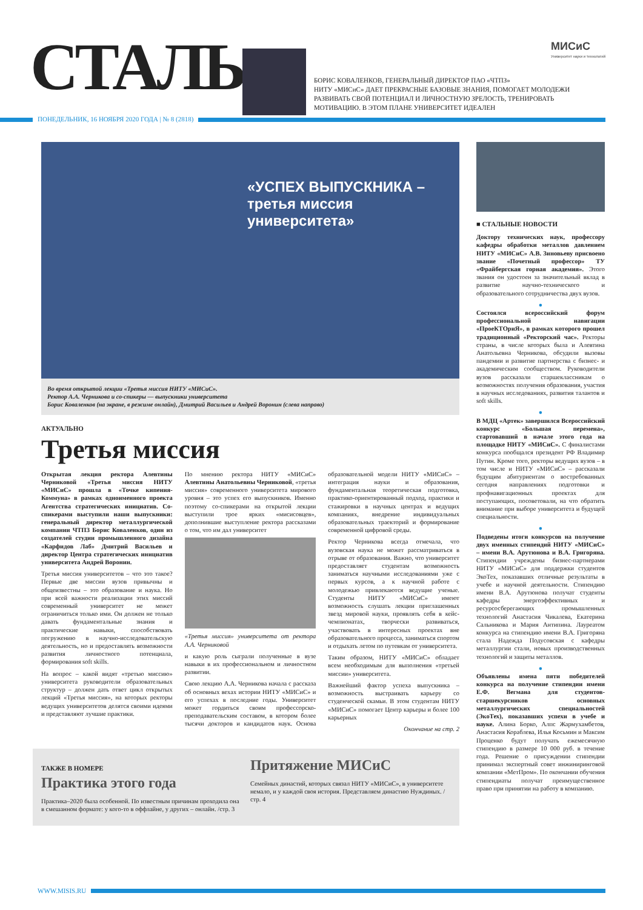СТАЛЬ
МИСиС
Университет науки и технологий
БОРИС КОВАЛЕНКОВ, ГЕНЕРАЛЬНЫЙ ДИРЕКТОР ПАО «ЧТПЗ»
НИТУ «МИСиС» ДАЕТ ПРЕКРАСНЫЕ БАЗОВЫЕ ЗНАНИЯ, ПОМОГАЕТ МОЛОДЕЖИ РАЗВИВАТЬ СВОЙ ПОТЕНЦИАЛ И ЛИЧНОСТНУЮ ЗРЕЛОСТЬ, ТРЕНИРОВАТЬ МОТИВАЦИЮ. В ЭТОМ ПЛАНЕ УНИВЕРСИТЕТ ИДЕАЛЕН
ПОНЕДЕЛЬНИК, 16 НОЯБРЯ 2020 ГОДА | № 8 (2818)
«УСПЕХ ВЫПУСКНИКА –
третья миссия
университета»
Во время открытой лекции «Третья миссия НИТУ «МИСиС».
Ректор А.А. Черникова и со-спикеры — выпускники университета
Борис Коваленков (на экране, в режиме онлайн), Дмитрий Васильев и Андрей Воронин (слева направо)
АКТУАЛЬНО
Третья миссия
Открытая лекция ректора Алевтины Черниковой «Третья миссия НИТУ «МИСиС» прошла в «Точке кипения-Коммуна» в рамках одноименного проекта Агентства стратегических инициатив. Со-спикерами выступили наши выпускники: генеральный директор металлургической компании ЧТПЗ Борис Коваленков, один из создателей студии промышленного дизайна «Карфидов Лаб» Дмитрий Васильев и директор Центра стратегических инициатив университета Андрей Воронин.
Третья миссия университетов – что это такое? Первые две миссии вузов привычны и общеизвестны – это образование и наука. Но при всей важности реализации этих миссий современный университет не может ограничиться только ими. Он должен не только давать фундаментальные знания и практические навыки, способствовать погружению в научно-исследовательскую деятельность, но и предоставлять возможности развития личностного потенциала, формирования soft skills.
На вопрос – какой видят «третью миссию» университета руководители образовательных структур – должен дать ответ цикл открытых лекций «Третья миссия», на которых ректоры ведущих университетов делятся своими идеями и представляют лучшие практики.
По мнению ректора НИТУ «МИСиС» Алевтины Анатольевны Черниковой, «третья миссия» современного университета мирового уровня – это успех его выпускников. Именно поэтому со-спикерами на открытой лекции выступили трое ярких «мисисовцев», дополнившие выступление ректора рассказами о том, что им дал университет
«Третья миссия» университета от ректора А.А. Черниковой
и какую роль сыграли полученные в вузе навыки в их профессиональном и личностном развитии.
Свою лекцию А.А. Черникова начала с рассказа об основных вехах истории НИТУ «МИСиС» и его успехах в последние годы. Университет может гордиться своим профессорско-преподавательским составом, в котором более тысячи докторов и кандидатов наук. Основа образовательной модели НИТУ «МИСиС» – интеграция науки и образования, фундаментальная теоретическая подготовка, практико-ориентированный подход, практики и стажировки в научных центрах и ведущих компаниях, внедрение индивидуальных образовательных траекторий и формирование современной цифровой среды.
Ректор Черникова всегда отмечала, что вузовская наука не может рассматриваться в отрыве от образования. Важно, что университет предоставляет студентам возможность заниматься научными исследованиями уже с первых курсов, а к научной работе с молодежью привлекаются ведущие ученые. Студенты НИТУ «МИСиС» имеют возможность слушать лекции приглашенных звезд мировой науки, проявлять себя в кейс-чемпионатах, творчески развиваться, участвовать в интересных проектах вне образовательного процесса, заниматься спортом и отдыхать летом по путевкам от университета.
Таким образом, НИТУ «МИСиС» обладает всем необходимым для выполнения «третьей миссии» университета.
Важнейший фактор успеха выпускника – возможность выстраивать карьеру со студенческой скамьи. В этом студентам НИТУ «МИСиС» помогает Центр карьеры и более 100 карьерных
Окончание на стр. 2
ТАКЖЕ В НОМЕРЕ
Практика этого года
Практика–2020 была особенной. По известным причинам проходила она в смешанном формате: у кого-то в оффлайне, у других – онлайн. /стр. 3
Притяжение МИСиС
Семейных династий, которых связал НИТУ «МИСиС», в университете немало, и у каждой своя история. Представляем династию Нуждиных. /стр. 4
■ СТАЛЬНЫЕ НОВОСТИ
Доктору технических наук, профессору кафедры обработки металлов давлением НИТУ «МИСиС» А.В. Зиновьеву присвоено звание «Почетный профессор» ТУ «Фрайбергская горная академия». Этого звания он удостоен за значительный вклад в развитие научно-технического и образовательного сотрудничества двух вузов.
●
Состоялся всероссийский форум профессиональной навигации «ПроеКТОриЯ», в рамках которого прошел традиционный «Ректорский час». Ректоры страны, в числе которых была и Алевтина Анатольевна Черникова, обсудили вызовы пандемии и развитие партнерства с бизнес- и академическим сообществом. Руководители вузов рассказали старшеклассникам о возможностях получения образования, участия в научных исследованиях, развития талантов и soft skills.
●
В МДЦ «Артек» завершился Всероссийский конкурс «Большая перемена», стартовавший в начале этого года на площадке НИТУ «МИСиС». С финалистами конкурса пообщался президент РФ Владимир Путин. Кроме того, ректоры ведущих вузов – в том числе и НИТУ «МИСиС» – рассказали будущим абитуриентам о востребованных сегодня направлениях подготовки и профнавигационных проектах для поступающих, посоветовали, на что обратить внимание при выборе университета и будущей специальности.
●
Подведены итоги конкурсов на получение двух именных стипендий НИТУ «МИСиС» – имени В.А. Арутюнова и В.А. Григоряна. Стипендии учреждены бизнес-партнерами НИТУ «МИСиС» для поддержки студентов ЭкоТех, показавших отличные результаты в учебе и научной деятельности. Стипендию имени В.А. Арутюнова получат студенты кафедры энергоэффективных и ресурсосберегающих промышленных технологий Анастасия Чикалева, Екатерина Сальникова и Мария Антипина. Лауреатом конкурса на стипендию имени В.А. Григоряна стала Надежда Подусовская с кафедры металлургии стали, новых производственных технологий и защиты металлов.
●
Объявлены имена пяти победителей конкурса на получение стипендии имени Е.Ф. Вегмана для студентов-старшекурсников основных металлургических специальностей (ЭкоТех), показавших успехи в учебе и науке. Алина Борко, Алпс Жармухамбетов, Анастасия Кораблева, Илья Косьмин и Максим Проценко будут получать ежемесячную стипендию в размере 10 000 руб. в течение года. Решение о присуждении стипендии принимал экспертный совет инжиниринговой компании «МетПром». По окончании обучения стипендиаты получат преимущественное право при принятии на работу в компанию.
WWW.MISIS.RU